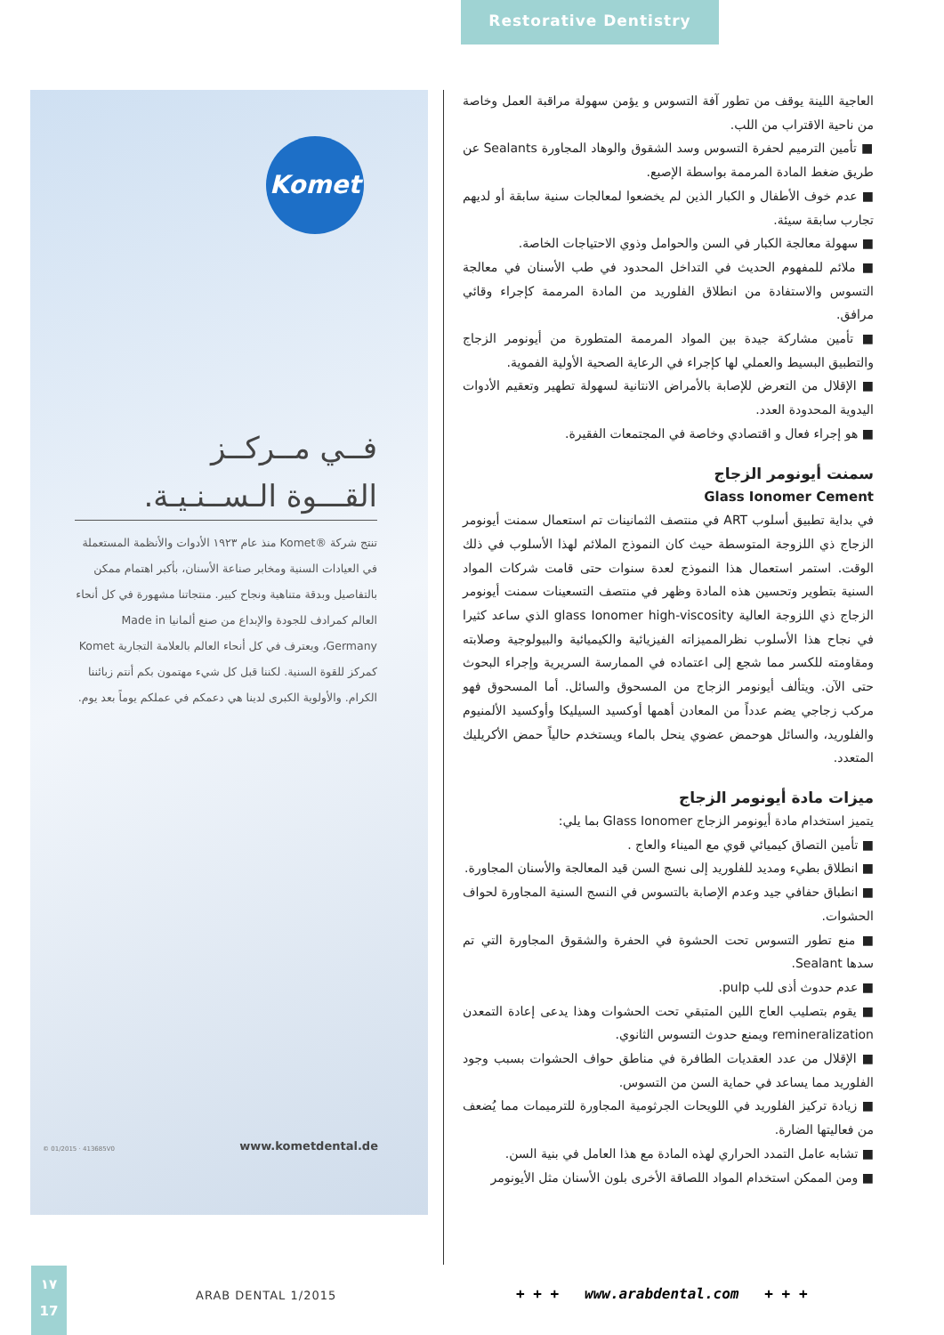Restorative Dentistry
Komet
فــي مــركــز
القـــوة الـســنـيـة.
تنتج شركة ®Komet منذ عام ١٩٢٣ الأدوات والأنظمة المستعملة في العيادات السنية ومخابر صناعة الأسنان، بأكبر اهتمام ممكن بالتفاصيل وبدقة متناهية ونجاح كبير. منتجاتنا مشهورة في كل أنحاء العالم كمرادف للجودة والإبداع من صنع ألمانيا Made in Germany، ويعترف في كل أنحاء العالم بالعلامة التجارية Komet كمركز للقوة السنية. لكننا قبل كل شيء مهتمون بكم أنتم زبائننا الكرام. والأولوية الكبرى لدينا هي دعمكم في عملكم يوماً بعد يوم.
www.kometdental.de © 01/2015 · 413685V0
العاجية اللينة يوقف من تطور آفة التسوس و يؤمن سهولة مراقبة العمل وخاصة من ناحية الاقتراب من اللب.
■ تأمين الترميم لحفرة التسوس وسد الشقوق والوهاد المجاورة Sealants عن طريق ضغط المادة المرممة بواسطة الإصبع.
■ عدم خوف الأطفال و الكبار الذين لم يخضعوا لمعالجات سنية سابقة أو لديهم تجارب سابقة سيئة.
■ سهولة معالجة الكبار في السن والحوامل وذوي الاحتياجات الخاصة.
■ ملائم للمفهوم الحديث في التداخل المحدود في طب الأسنان في معالجة التسوس والاستفادة من انطلاق الفلوريد من المادة المرممة كإجراء وقائي مرافق.
■ تأمين مشاركة جيدة بين المواد المرممة المتطورة من أيونومر الزجاج والتطبيق البسيط والعملي لها كإجراء في الرعاية الصحية الأولية الفموية.
■ الإقلال من التعرض للإصابة بالأمراض الانتانية لسهولة تطهير وتعقيم الأدوات اليدوية المحدودة العدد.
■ هو إجراء فعال و اقتصادي وخاصة في المجتمعات الفقيرة.
سمنت أيونومر الزجاج
Glass Ionomer Cement
في بداية تطبيق أسلوب ART في منتصف الثمانينات تم استعمال سمنت أيونومر الزجاج ذي اللزوجة المتوسطة حيث كان النموذج الملائم لهذا الأسلوب في ذلك الوقت. استمر استعمال هذا النموذج لعدة سنوات حتى قامت شركات المواد السنية بتطوير وتحسين هذه المادة وظهر في منتصف التسعينات سمنت أيونومر الزجاج ذي اللزوجة العالية glass Ionomer high-viscosity الذي ساعد كثيرا في نجاح هذا الأسلوب نظرالمميزاته الفيزيائية والكيميائية والبيولوجية وصلابته ومقاومته للكسر مما شجع إلى اعتماده في الممارسة السريرية وإجراء البحوث حتى الآن. ويتألف أيونومر الزجاج من المسحوق والسائل. أما المسحوق فهو مركب زجاجي يضم عدداً من المعادن أهمها أوكسيد السيليكا وأوكسيد الألمنيوم والفلوريد، والسائل هوحمض عضوي ينحل بالماء ويستخدم حالياً حمض الأكريليك المتعدد.
ميزات مادة أيونومر الزجاج
يتميز استخدام مادة أيونومر الزجاج Glass Ionomer بما يلي:
■ تأمين التصاق كيميائي قوي مع الميناء والعاج .
■ انطلاق بطيء ومديد للفلوريد إلى نسج السن قيد المعالجة والأسنان المجاورة.
■ انطباق حفافي جيد وعدم الإصابة بالتسوس في النسج السنية المجاورة لحواف الحشوات.
■ منع تطور التسوس تحت الحشوة في الحفرة والشقوق المجاورة التي تم سدها Sealant.
■ عدم حدوث أذى للب pulp.
■ يقوم بتصليب العاج اللين المتبقي تحت الحشوات وهذا يدعى إعادة التمعدن remineralization ويمنع حدوث التسوس الثانوي.
■ الإقلال من عدد العقديات الطافرة في مناطق حواف الحشوات بسبب وجود الفلوريد مما يساعد في حماية السن من التسوس.
■ زيادة تركيز الفلوريد في اللويحات الجرثومية المجاورة للترميمات مما يُضعف من فعاليتها الضارة.
■ تشابه عامل التمدد الحراري لهذه المادة مع هذا العامل في بنية السن.
■ ومن الممكن استخدام المواد اللصاقة الأخرى بلون الأسنان مثل الأيونومر
١٧
17
ARAB DENTAL 1/2015
+ + + www.arabdental.com + + +